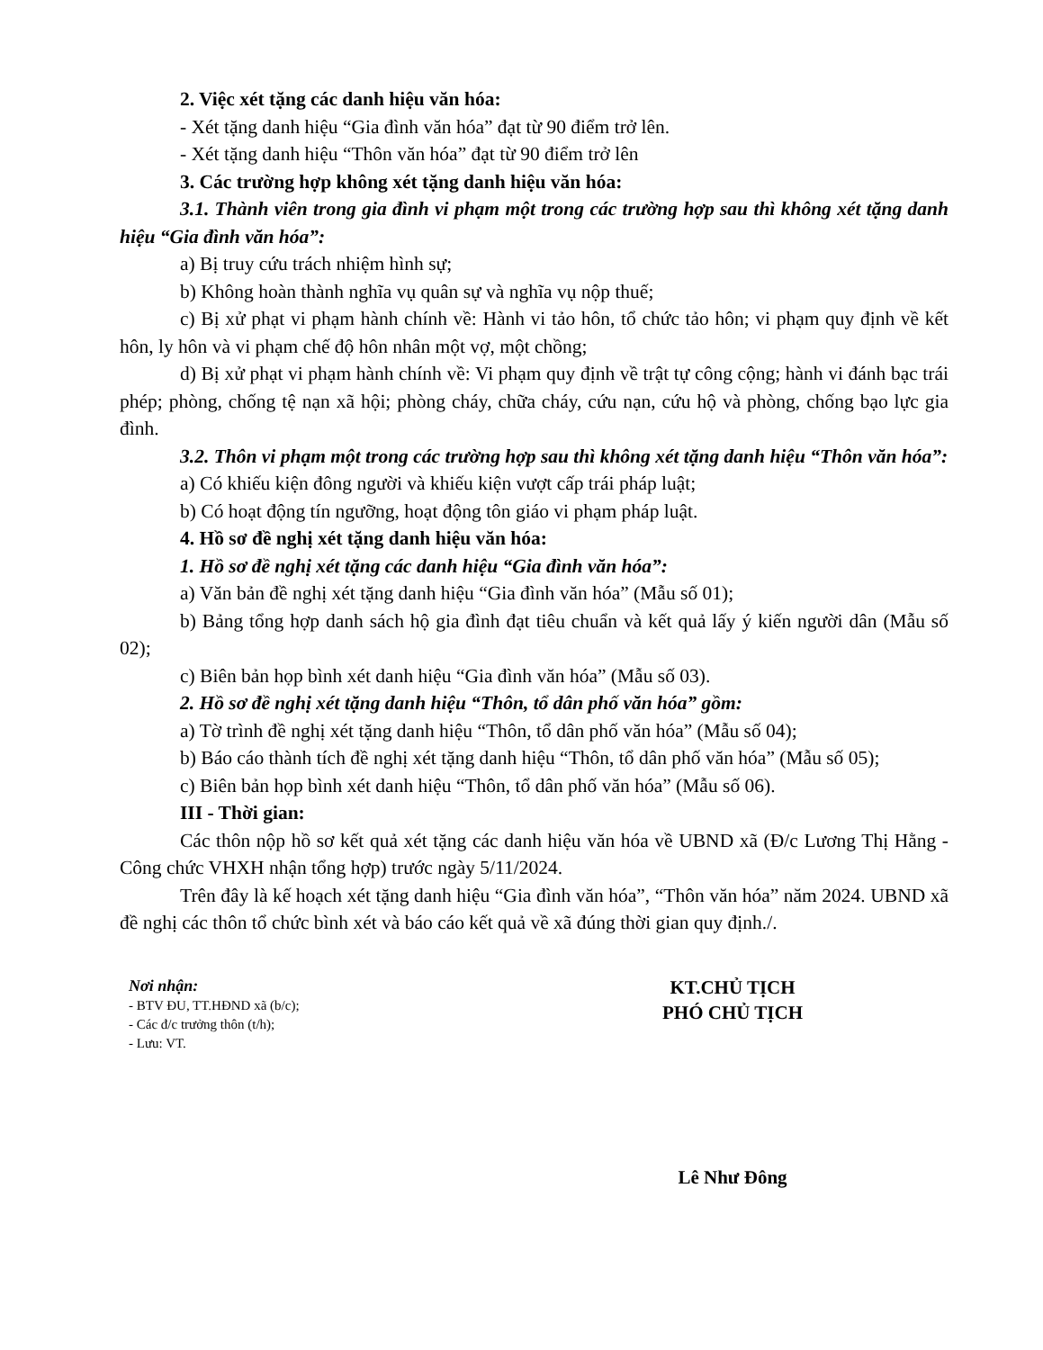2. Việc xét tặng các danh hiệu văn hóa:
- Xét tặng danh hiệu “Gia đình văn hóa” đạt từ 90 điểm trở lên.
- Xét tặng danh hiệu “Thôn văn hóa” đạt từ 90 điểm trở lên
3. Các trường hợp không xét tặng danh hiệu văn hóa:
3.1. Thành viên trong gia đình vi phạm một trong các trường hợp sau thì không xét tặng danh hiệu “Gia đình văn hóa”:
a) Bị truy cứu trách nhiệm hình sự;
b) Không hoàn thành nghĩa vụ quân sự và nghĩa vụ nộp thuế;
c) Bị xử phạt vi phạm hành chính về: Hành vi tảo hôn, tổ chức tảo hôn; vi phạm quy định về kết hôn, ly hôn và vi phạm chế độ hôn nhân một vợ, một chồng;
d) Bị xử phạt vi phạm hành chính về: Vi phạm quy định về trật tự công cộng; hành vi đánh bạc trái phép; phòng, chống tệ nạn xã hội; phòng cháy, chữa cháy, cứu nạn, cứu hộ và phòng, chống bạo lực gia đình.
3.2. Thôn vi phạm một trong các trường hợp sau thì không xét tặng danh hiệu “Thôn văn hóa”:
a) Có khiếu kiện đông người và khiếu kiện vượt cấp trái pháp luật;
b) Có hoạt động tín ngưỡng, hoạt động tôn giáo vi phạm pháp luật.
4. Hồ sơ đề nghị xét tặng danh hiệu văn hóa:
1. Hồ sơ đề nghị xét tặng các danh hiệu “Gia đình văn hóa”:
a) Văn bản đề nghị xét tặng danh hiệu “Gia đình văn hóa” (Mẫu số 01);
b) Bảng tổng hợp danh sách hộ gia đình đạt tiêu chuẩn và kết quả lấy ý kiến người dân (Mẫu số 02);
c) Biên bản họp bình xét danh hiệu “Gia đình văn hóa” (Mẫu số 03).
2. Hồ sơ đề nghị xét tặng danh hiệu “Thôn, tổ dân phố văn hóa” gồm:
a) Tờ trình đề nghị xét tặng danh hiệu “Thôn, tổ dân phố văn hóa” (Mẫu số 04);
b) Báo cáo thành tích đề nghị xét tặng danh hiệu “Thôn, tổ dân phố văn hóa” (Mẫu số 05);
c) Biên bản họp bình xét danh hiệu “Thôn, tổ dân phố văn hóa” (Mẫu số 06).
III - Thời gian:
Các thôn nộp hồ sơ kết quả xét tặng các danh hiệu văn hóa về UBND xã (Đ/c Lương Thị Hằng - Công chức VHXH nhận tổng hợp) trước ngày 5/11/2024.
Trên đây là kế hoạch xét tặng danh hiệu “Gia đình văn hóa”, “Thôn văn hóa” năm 2024. UBND xã đề nghị các thôn tổ chức bình xét và báo cáo kết quả về xã đúng thời gian quy định./.
Nơi nhận:
- BTV ĐU, TT.HĐND xã (b/c);
- Các đ/c trưởng thôn (t/h);
- Lưu: VT.
KT.CHỦ TỊCH
PHÓ CHỦ TỊCH
Lê Như Đông